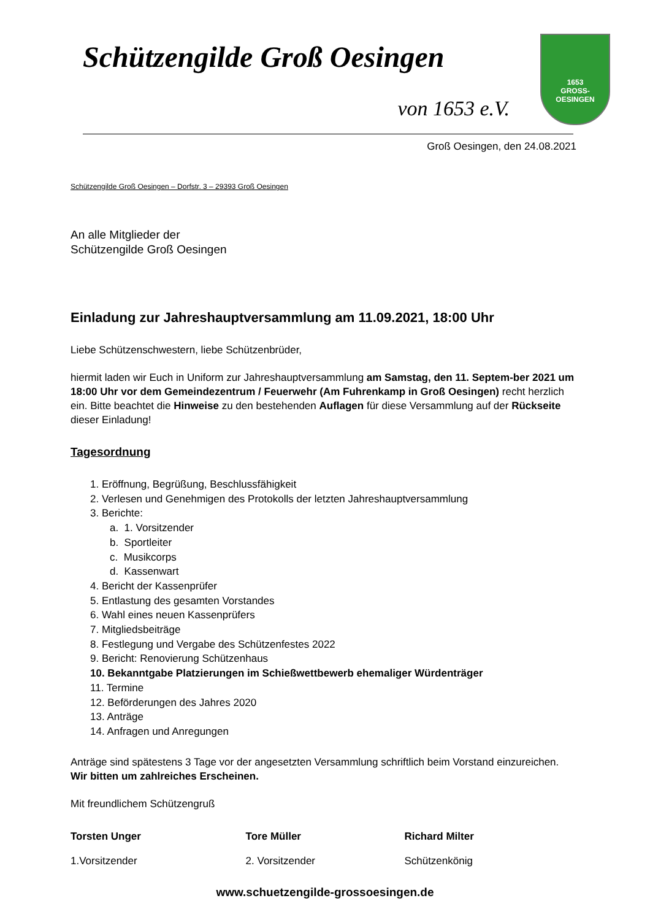Schützengilde Groß Oesingen
von 1653 e.V.
1653
GROSS-OESINGEN
Groß Oesingen, den 24.08.2021
Schützengilde Groß Oesingen – Dorfstr. 3 – 29393 Groß Oesingen
An alle Mitglieder der
Schützengilde Groß Oesingen
Einladung zur Jahreshauptversammlung am 11.09.2021, 18:00 Uhr
Liebe Schützenschwestern, liebe Schützenbrüder,
hiermit laden wir Euch in Uniform zur Jahreshauptversammlung am Samstag, den 11. Septem-ber 2021 um 18:00 Uhr vor dem Gemeindezentrum / Feuerwehr (Am Fuhrenkamp in Groß Oesingen) recht herzlich ein. Bitte beachtet die Hinweise zu den bestehenden Auflagen für diese Versammlung auf der Rückseite dieser Einladung!
Tagesordnung
1. Eröffnung, Begrüßung, Beschlussfähigkeit
2. Verlesen und Genehmigen des Protokolls der letzten Jahreshauptversammlung
3. Berichte:
a. 1. Vorsitzender
b. Sportleiter
c. Musikcorps
d. Kassenwart
4. Bericht der Kassenprüfer
5. Entlastung des gesamten Vorstandes
6. Wahl eines neuen Kassenprüfers
7. Mitgliedsbeiträge
8. Festlegung und Vergabe des Schützenfestes 2022
9. Bericht: Renovierung Schützenhaus
10. Bekanntgabe Platzierungen im Schießwettbewerb ehemaliger Würdenträger
11. Termine
12. Beförderungen des Jahres 2020
13. Anträge
14. Anfragen und Anregungen
Anträge sind spätestens 3 Tage vor der angesetzten Versammlung schriftlich beim Vorstand einzureichen.
Wir bitten um zahlreiches Erscheinen.
Mit freundlichem Schützengruß
Torsten Unger
1.Vorsitzender
Tore Müller
2. Vorsitzender
Richard Milter
Schützenkönig
www.schuetzengilde-grossoesingen.de